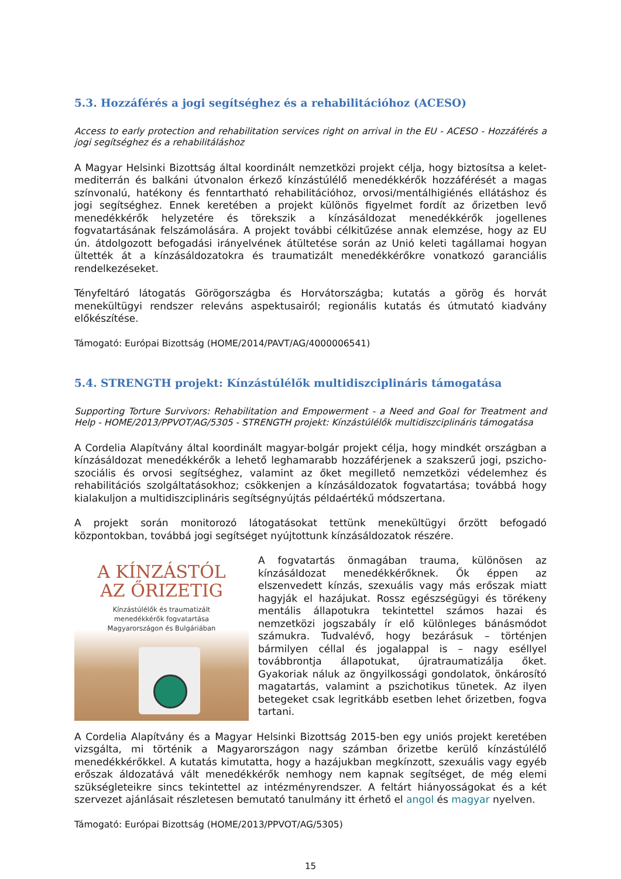5.3. Hozzáférés a jogi segítséghez és a rehabilitációhoz (ACESO)
Access to early protection and rehabilitation services right on arrival in the EU - ACESO - Hozzáférés a jogi segítséghez és a rehabilitáláshoz
A Magyar Helsinki Bizottság által koordinált nemzetközi projekt célja, hogy biztosítsa a kelet-mediterrán és balkáni útvonalon érkező kínzástúlélő menedékkérők hozzáférését a magas színvonalú, hatékony és fenntartható rehabilitációhoz, orvosi/mentálhigiénés ellátáshoz és jogi segítséghez. Ennek keretében a projekt különös figyelmet fordít az őrizetben levő menedékkérők helyzetére és törekszik a kínzásáldozat menedékkérők jogellenes fogvatartásának felszámolására. A projekt további célkitűzése annak elemzése, hogy az EU ún. átdolgozott befogadási irányelvének átültetése során az Unió keleti tagállamai hogyan ültették át a kínzásáldozatokra és traumatizált menedékkérőkre vonatkozó garanciális rendelkezéseket.
Tényfeltáró látogatás Görögországba és Horvátországba; kutatás a görög és horvát menekültügyi rendszer releváns aspektusairól; regionális kutatás és útmutató kiadvány előkészítése.
Támogató: Európai Bizottság (HOME/2014/PAVT/AG/4000006541)
5.4. STRENGTH projekt: Kínzástúlélők multidiszciplináris támogatása
Supporting Torture Survivors: Rehabilitation and Empowerment - a Need and Goal for Treatment and Help - HOME/2013/PPVOT/AG/5305 - STRENGTH projekt: Kínzástúlélők multidiszciplináris támogatása
A Cordelia Alapítvány által koordinált magyar-bolgár projekt célja, hogy mindkét országban a kínzásáldozat menedékkérők a lehető leghamarabb hozzáférjenek a szakszerű jogi, pszicho-szociális és orvosi segítséghez, valamint az őket megillető nemzetközi védelemhez és rehabilitációs szolgáltatásokhoz; csökkenjen a kínzásáldozatok fogvatartása; továbbá hogy kialakuljon a multidiszciplináris segítségnyújtás példaértékű módszertana.
A projekt során monitorozó látogatásokat tettünk menekültügyi őrzött befogadó központokban, továbbá jogi segítséget nyújtottunk kínzásáldozatok részére.
A KÍNZÁSTÓL
AZ ŐRIZETIG
Kínzástúlélők és traumatizált
menedékkérők fogvatartása
Magyarországon és Bulgáriában
A fogvatartás önmagában trauma, különösen az kínzásáldozat menedékkérőknek. Ők éppen az elszenvedett kínzás, szexuális vagy más erőszak miatt hagyják el hazájukat. Rossz egészségügyi és törékeny mentális állapotukra tekintettel számos hazai és nemzetközi jogszabály ír elő különleges bánásmódot számukra. Tudvalévő, hogy bezárásuk – történjen bármilyen céllal és jogalappal is – nagy eséllyel továbbrontja állapotukat, újratraumatizálja őket. Gyakoriak náluk az öngyilkossági gondolatok, önkárosító magatartás, valamint a pszichotikus tünetek. Az ilyen betegeket csak legritkább esetben lehet őrizetben, fogva tartani.
A Cordelia Alapítvány és a Magyar Helsinki Bizottság 2015-ben egy uniós projekt keretében vizsgálta, mi történik a Magyarországon nagy számban őrizetbe kerülő kínzástúlélő menedékkérőkkel. A kutatás kimutatta, hogy a hazájukban megkínzott, szexuális vagy egyéb erőszak áldozatává vált menedékkérők nemhogy nem kapnak segítséget, de még elemi szükségleteikre sincs tekintettel az intézményrendszer. A feltárt hiányosságokat és a két szervezet ajánlásait részletesen bemutató tanulmány itt érhető el angol és magyar nyelven.
Támogató: Európai Bizottság (HOME/2013/PPVOT/AG/5305)
15